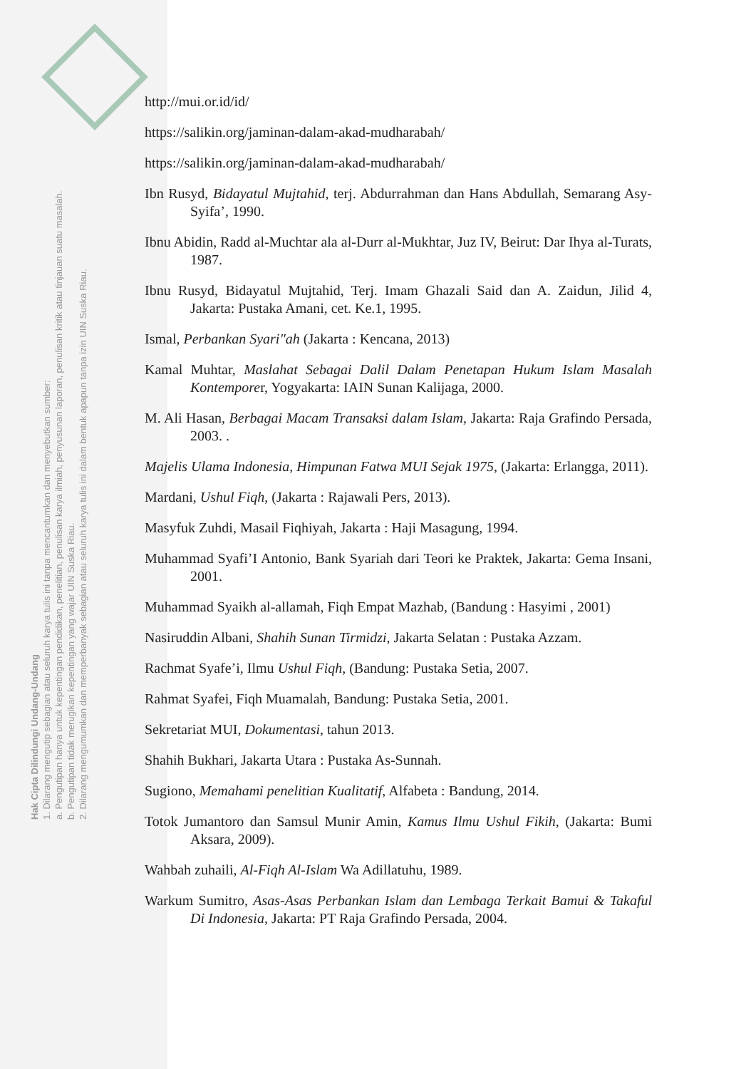Hak Cipta Dilindungi Undang-Undang
1. Dilarang mengutip sebagian atau seluruh karya tulis ini tanpa mencantumkan dan menyebutkan sumber:
a. Pengutipan hanya untuk kepentingan pendidikan, penelitian, penulisan karya ilmiah, penyusunan laporan, penulisan kritik atau tinjauan suatu masalah.
b. Pengutipan tidak merugikan kepentingan yang wajar UIN Suska Riau.
2. Dilarang mengumumkan dan memperbanyak sebagian atau seluruh karya tulis ini dalam bentuk apapun tanpa izin UIN Suska Riau.
http://mui.or.id/id/
https://salikin.org/jaminan-dalam-akad-mudharabah/
https://salikin.org/jaminan-dalam-akad-mudharabah/
Ibn Rusyd, Bidayatul Mujtahid, terj. Abdurrahman dan Hans Abdullah, Semarang Asy- Syifa’, 1990.
Ibnu Abidin, Radd al-Muchtar ala al-Durr al-Mukhtar, Juz IV, Beirut: Dar Ihya al-Turats, 1987.
Ibnu Rusyd, Bidayatul Mujtahid, Terj. Imam Ghazali Said dan A. Zaidun, Jilid 4, Jakarta: Pustaka Amani, cet. Ke.1, 1995.
Ismal, Perbankan Syari"ah (Jakarta : Kencana, 2013)
Kamal Muhtar, Maslahat Sebagai Dalil Dalam Penetapan Hukum Islam Masalah Kontemporer, Yogyakarta: IAIN Sunan Kalijaga, 2000.
M. Ali Hasan, Berbagai Macam Transaksi dalam Islam, Jakarta: Raja Grafindo Persada, 2003. .
Majelis Ulama Indonesia, Himpunan Fatwa MUI Sejak 1975, (Jakarta: Erlangga, 2011).
Mardani, Ushul Fiqh, (Jakarta : Rajawali Pers, 2013).
Masyfuk Zuhdi, Masail Fiqhiyah, Jakarta : Haji Masagung, 1994.
Muhammad Syafi’I Antonio, Bank Syariah dari Teori ke Praktek, Jakarta: Gema Insani, 2001.
Muhammad Syaikh al-allamah, Fiqh Empat Mazhab, (Bandung : Hasyimi , 2001)
Nasiruddin Albani, Shahih Sunan Tirmidzi, Jakarta Selatan : Pustaka Azzam.
Rachmat Syafe’i, Ilmu Ushul Fiqh, (Bandung: Pustaka Setia, 2007.
Rahmat Syafei, Fiqh Muamalah, Bandung: Pustaka Setia, 2001.
Sekretariat MUI, Dokumentasi, tahun 2013.
Shahih Bukhari, Jakarta Utara : Pustaka As-Sunnah.
Sugiono, Memahami penelitian Kualitatif, Alfabeta : Bandung, 2014.
Totok Jumantoro dan Samsul Munir Amin, Kamus Ilmu Ushul Fikih, (Jakarta: Bumi Aksara, 2009).
Wahbah zuhaili, Al-Fiqh Al-Islam Wa Adillatuhu, 1989.
Warkum Sumitro, Asas-Asas Perbankan Islam dan Lembaga Terkait Bamui & Takaful Di Indonesia, Jakarta: PT Raja Grafindo Persada, 2004.